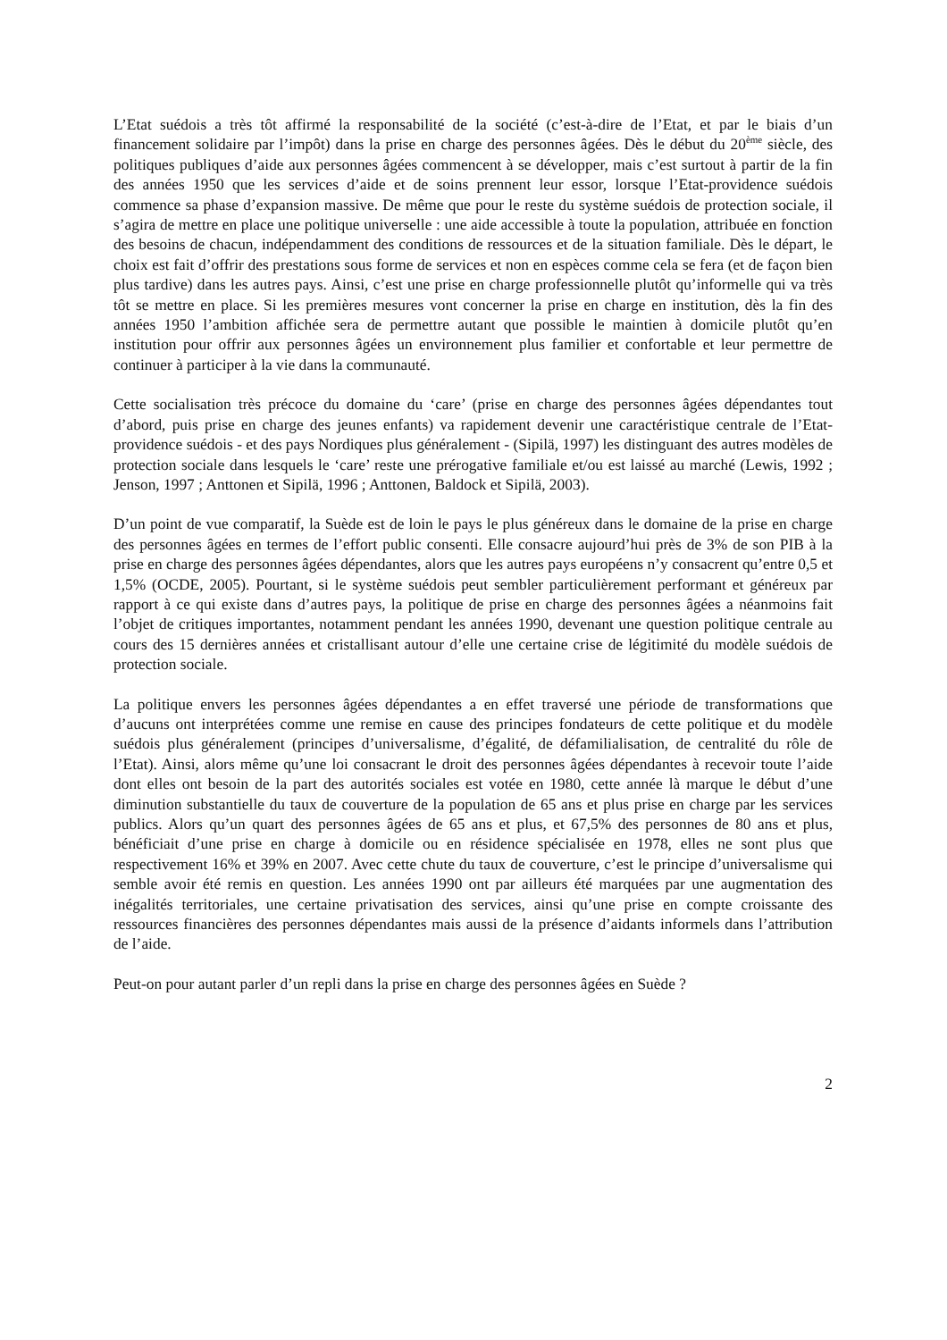L’Etat suédois a très tôt affirmé la responsabilité de la société (c’est-à-dire de l’Etat, et par le biais d’un financement solidaire par l’impôt) dans la prise en charge des personnes âgées. Dès le début du 20<sup>ème</sup> siècle, des politiques publiques d’aide aux personnes âgées commencent à se développer, mais c’est surtout à partir de la fin des années 1950 que les services d’aide et de soins prennent leur essor, lorsque l’Etat-providence suédois commence sa phase d’expansion massive. De même que pour le reste du système suédois de protection sociale, il s’agira de mettre en place une politique universelle : une aide accessible à toute la population, attribuée en fonction des besoins de chacun, indépendamment des conditions de ressources et de la situation familiale. Dès le départ, le choix est fait d’offrir des prestations sous forme de services et non en espèces comme cela se fera (et de façon bien plus tardive) dans les autres pays. Ainsi, c’est une prise en charge professionnelle plutôt qu’informelle qui va très tôt se mettre en place. Si les premières mesures vont concerner la prise en charge en institution, dès la fin des années 1950 l’ambition affichée sera de permettre autant que possible le maintien à domicile plutôt qu’en institution pour offrir aux personnes âgées un environnement plus familier et confortable et leur permettre de continuer à participer à la vie dans la communauté.
Cette socialisation très précoce du domaine du ‘care’ (prise en charge des personnes âgées dépendantes tout d’abord, puis prise en charge des jeunes enfants) va rapidement devenir une caractéristique centrale de l’Etat-providence suédois - et des pays Nordiques plus généralement - (Sipilä, 1997) les distinguant des autres modèles de protection sociale dans lesquels le ‘care’ reste une prérogative familiale et/ou est laissé au marché (Lewis, 1992 ; Jenson, 1997 ; Anttonen et Sipilä, 1996 ; Anttonen, Baldock et Sipilä, 2003).
D’un point de vue comparatif, la Suède est de loin le pays le plus généreux dans le domaine de la prise en charge des personnes âgées en termes de l’effort public consenti. Elle consacre aujourd’hui près de 3% de son PIB à la prise en charge des personnes âgées dépendantes, alors que les autres pays européens n’y consacrent qu’entre 0,5 et 1,5% (OCDE, 2005). Pourtant, si le système suédois peut sembler particulièrement performant et généreux par rapport à ce qui existe dans d’autres pays, la politique de prise en charge des personnes âgées a néanmoins fait l’objet de critiques importantes, notamment pendant les années 1990, devenant une question politique centrale au cours des 15 dernières années et cristallisant autour d’elle une certaine crise de légitimité du modèle suédois de protection sociale.
La politique envers les personnes âgées dépendantes a en effet traversé une période de transformations que d’aucuns ont interprétées comme une remise en cause des principes fondateurs de cette politique et du modèle suédois plus généralement (principes d’universalisme, d’égalité, de défamilialisation, de centralité du rôle de l’Etat). Ainsi, alors même qu’une loi consacrant le droit des personnes âgées dépendantes à recevoir toute l’aide dont elles ont besoin de la part des autorités sociales est votée en 1980, cette année là marque le début d’une diminution substantielle du taux de couverture de la population de 65 ans et plus prise en charge par les services publics. Alors qu’un quart des personnes âgées de 65 ans et plus, et 67,5% des personnes de 80 ans et plus, bénéficiait d’une prise en charge à domicile ou en résidence spécialisée en 1978, elles ne sont plus que respectivement 16% et 39% en 2007. Avec cette chute du taux de couverture, c’est le principe d’universalisme qui semble avoir été remis en question. Les années 1990 ont par ailleurs été marquées par une augmentation des inégalités territoriales, une certaine privatisation des services, ainsi qu’une prise en compte croissante des ressources financières des personnes dépendantes mais aussi de la présence d’aidants informels dans l’attribution de l’aide.
Peut-on pour autant parler d’un repli dans la prise en charge des personnes âgées en Suède ?
2